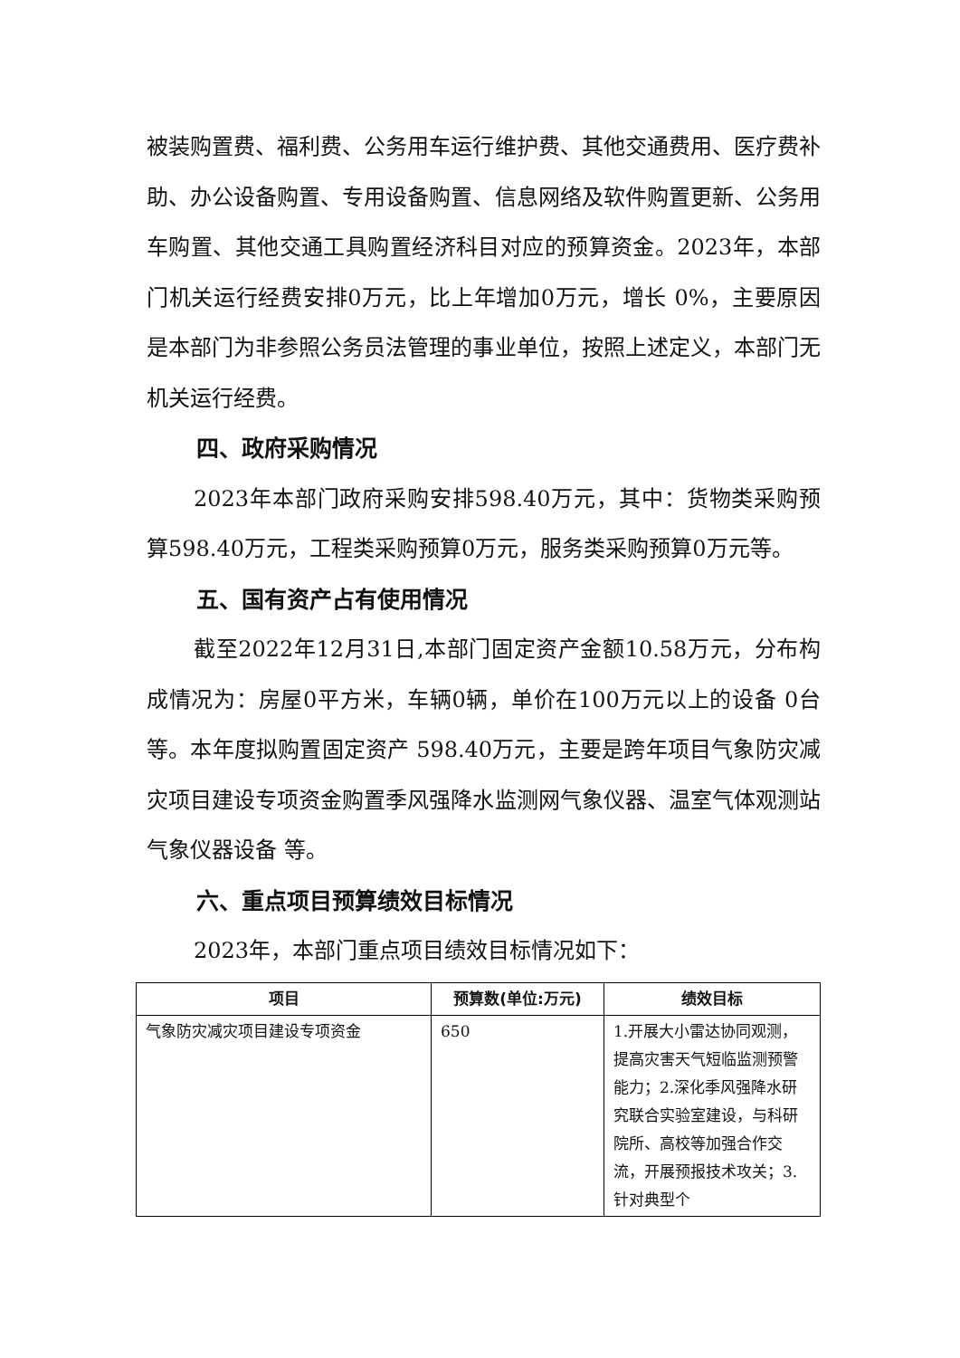被装购置费、福利费、公务用车运行维护费、其他交通费用、医疗费补助、办公设备购置、专用设备购置、信息网络及软件购置更新、公务用车购置、其他交通工具购置经济科目对应的预算资金。2023年，本部门机关运行经费安排0万元，比上年增加0万元，增长 0%，主要原因是本部门为非参照公务员法管理的事业单位，按照上述定义，本部门无机关运行经费。
四、政府采购情况
2023年本部门政府采购安排598.40万元，其中：货物类采购预算598.40万元，工程类采购预算0万元，服务类采购预算0万元等。
五、国有资产占有使用情况
截至2022年12月31日,本部门固定资产金额10.58万元，分布构成情况为：房屋0平方米，车辆0辆，单价在100万元以上的设备 0台等。本年度拟购置固定资产 598.40万元，主要是跨年项目气象防灾减灾项目建设专项资金购置季风强降水监测网气象仪器、温室气体观测站气象仪器设备 等。
六、重点项目预算绩效目标情况
2023年，本部门重点项目绩效目标情况如下：
| 项目 | 预算数(单位:万元) | 绩效目标 |
| --- | --- | --- |
| 气象防灾减灾项目建设专项资金 | 650 | 1.开展大小雷达协同观测，提高灾害天气短临监测预警能力；2.深化季风强降水研究联合实验室建设，与科研院所、高校等加强合作交流，开展预报技术攻关；3.针对典型个 |